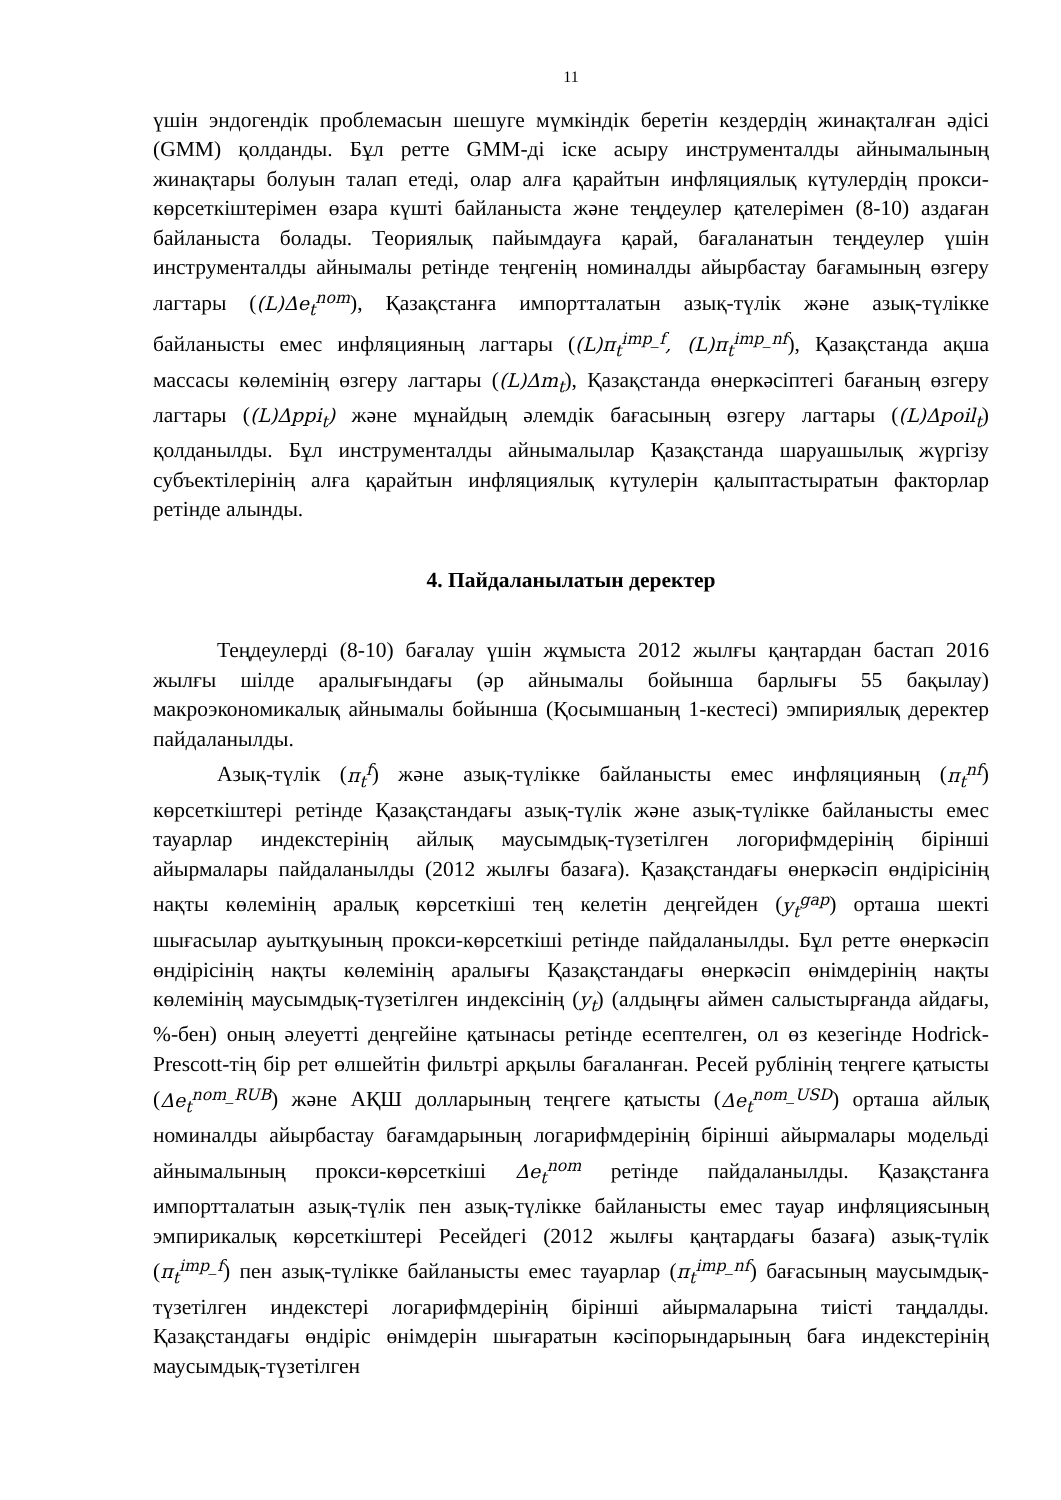11
үшін эндогендік проблемасын шешуге мүмкіндік беретін кездердің жинақталған әдісі (GMM) қолданды. Бұл ретте GMM-ді іске асыру инструменталды айнымалының жинақтары болуын талап етеді, олар алға қарайтын инфляциялық күтулердің прокси-көрсеткіштерімен өзара күшті байланыста және теңдеулер қателерімен (8-10) аздаған байланыста болады. Теориялық пайымдауға қарай, бағаланатын теңдеулер үшін инструменталды айнымалы ретінде теңгенің номиналды айырбастау бағамының өзгеру лагтары ((L)Δe<sub>t</sub><sup>nom</sup>), Қазақстанға импортталатын азық-түлік және азық-түлікке байланысты емес инфляцияның лагтары ((L)π<sub>t</sub><sup>imp_f</sup>, (L)π<sub>t</sub><sup>imp_nf</sup>), Қазақстанда ақша массасы көлемінің өзгеру лагтары ((L)Δm<sub>t</sub>), Қазақстанда өнеркәсіптегі бағаның өзгеру лагтары ((L)Δppi<sub>t</sub>) және мұнайдың әлемдік бағасының өзгеру лагтары ((L)Δpoil<sub>t</sub>) қолданылды. Бұл инструменталды айнымалылар Қазақстанда шаруашылық жүргізу субъектілерінің алға қарайтын инфляциялық күтулерін қалыптастыратын факторлар ретінде алынды.
4. Пайдаланылатын деректер
Теңдеулерді (8-10) бағалау үшін жұмыста 2012 жылғы қаңтардан бастап 2016 жылғы шілде аралығындағы (әр айнымалы бойынша барлығы 55 бақылау) макроэкономикалық айнымалы бойынша (Қосымшаның 1-кестесі) эмпириялық деректер пайдаланылды.
Азық-түлік (π<sub>t</sub><sup>f</sup>) және азық-түлікке байланысты емес инфляцияның (π<sub>t</sub><sup>nf</sup>) көрсеткіштері ретінде Қазақстандағы азық-түлік және азық-түлікке байланысты емес тауарлар индекстерінің айлық маусымдық-түзетілген логорифмдерінің бірінші айырмалары пайдаланылды (2012 жылғы базаға). Қазақстандағы өнеркәсіп өндірісінің нақты көлемінің аралық көрсеткіші тең келетін деңгейден (y<sub>t</sub><sup>gap</sup>) орташа шекті шығасылар ауытқуының прокси-көрсеткіші ретінде пайдаланылды. Бұл ретте өнеркәсіп өндірісінің нақты көлемінің аралығы Қазақстандағы өнеркәсіп өнімдерінің нақты көлемінің маусымдық-түзетілген индексінің (y<sub>t</sub>) (алдыңғы аймен салыстырғанда айдағы, %-бен) оның әлеуетті деңгейіне қатынасы ретінде есептелген, ол өз кезегінде Hodrick-Prescott-тің бір рет өлшейтін фильтрі арқылы бағаланған. Ресей рублінің теңгеге қатысты (Δe<sub>t</sub><sup>nom_RUB</sup>) және АҚШ долларының теңгеге қатысты (Δe<sub>t</sub><sup>nom_USD</sup>) орташа айлық номиналды айырбастау бағамдарының логарифмдерінің бірінші айырмалары модельді айнымалының прокси-көрсеткіші Δe<sub>t</sub><sup>nom</sup> ретінде пайдаланылды. Қазақстанға импортталатын азық-түлік пен азық-түлікке байланысты емес тауар инфляциясының эмпирикалық көрсеткіштері Ресейдегі (2012 жылғы қаңтардағы базаға) азық-түлік (π<sub>t</sub><sup>imp_f</sup>) пен азық-түлікке байланысты емес тауарлар (π<sub>t</sub><sup>imp_nf</sup>) бағасының маусымдық-түзетілген индекстері логарифмдерінің бірінші айырмаларына тиісті таңдалды. Қазақстандағы өндіріс өнімдерін шығаратын кәсіпорындарының баға индекстерінің маусымдық-түзетілген